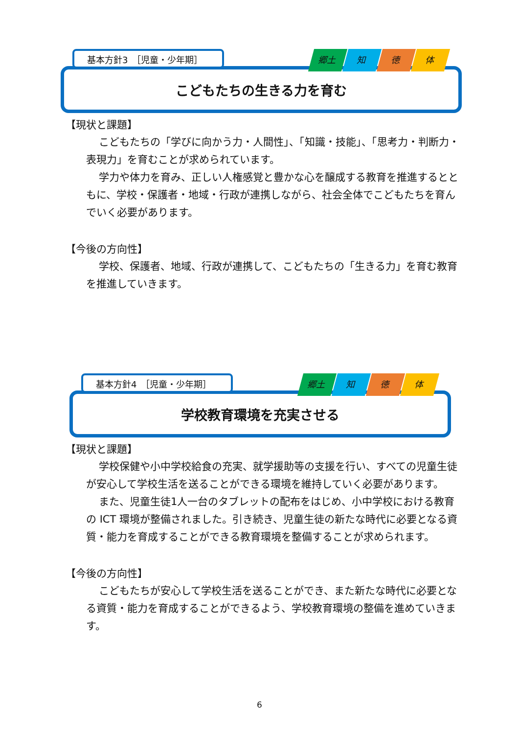こどもたちの生きる力を育む
基本方針3　［児童・少年期］ 郷土 知 徳 体
【現状と課題】
こどもたちの「学びに向かう力・人間性」、「知識・技能」、「思考力・判断力・表現力」を育むことが求められています。
学力や体力を育み、正しい人権感覚と豊かな心を醸成する教育を推進するとともに、学校・保護者・地域・行政が連携しながら、社会全体でこどもたちを育んでいく必要があります。
【今後の方向性】
学校、保護者、地域、行政が連携して、こどもたちの「生きる力」を育む教育を推進していきます。
学校教育環境を充実させる
基本方針4　［児童・少年期］ 郷土 知 徳 体
【現状と課題】
学校保健や小中学校給食の充実、就学援助等の支援を行い、すべての児童生徒が安心して学校生活を送ることができる環境を維持していく必要があります。
また、児童生徒1人一台のタブレットの配布をはじめ、小中学校における教育の ICT 環境が整備されました。引き続き、児童生徒の新たな時代に必要となる資質・能力を育成することができる教育環境を整備することが求められます。
【今後の方向性】
こどもたちが安心して学校生活を送ることができ、また新たな時代に必要となる資質・能力を育成することができるよう、学校教育環境の整備を進めていきます。
6